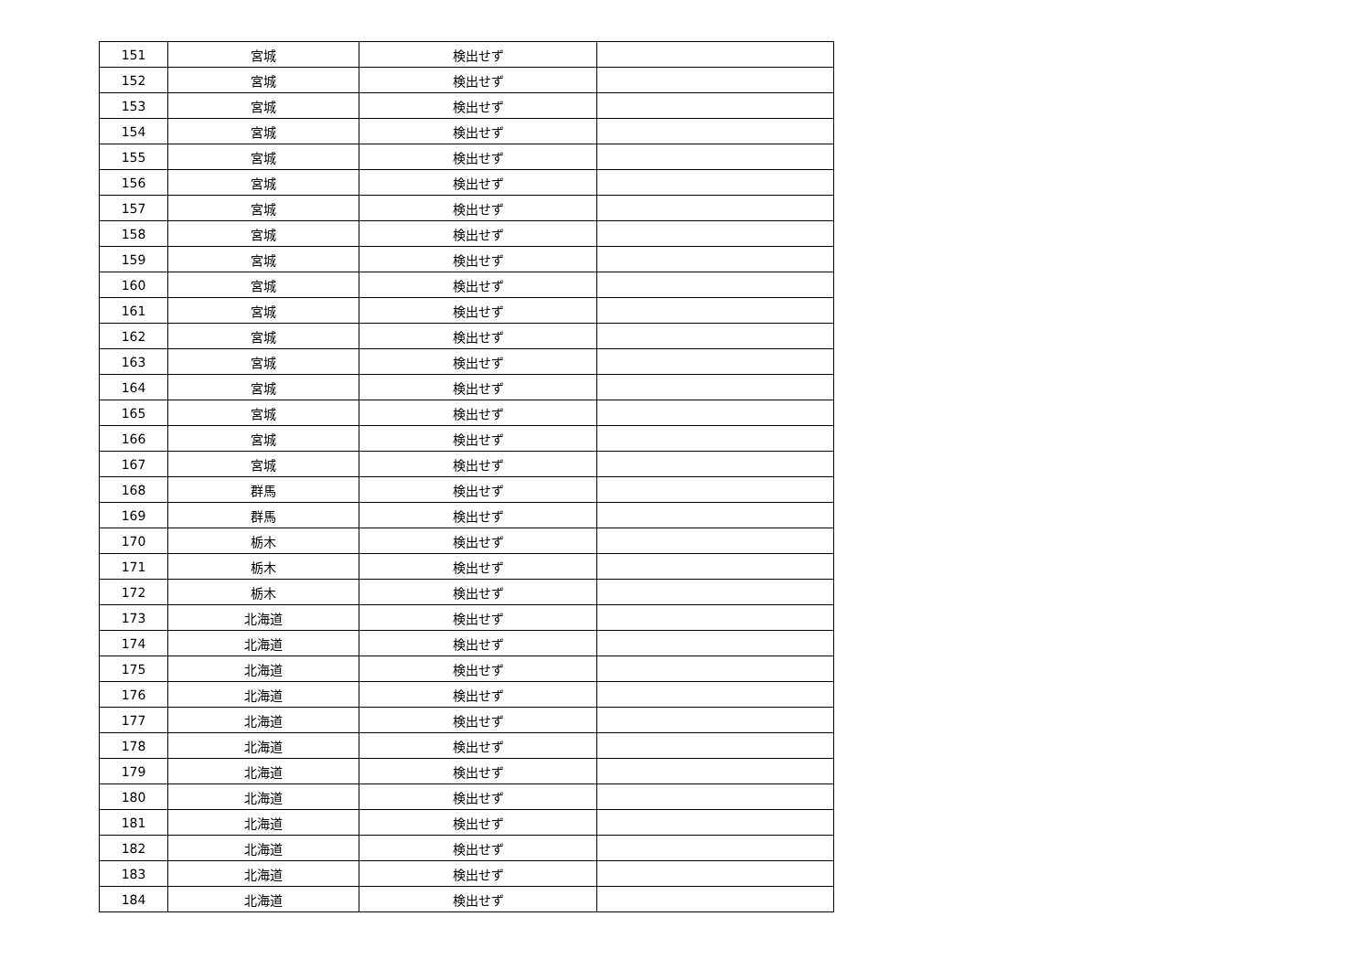| 151 | 宮城 | 検出せず | |
| 152 | 宮城 | 検出せず | |
| 153 | 宮城 | 検出せず | |
| 154 | 宮城 | 検出せず | |
| 155 | 宮城 | 検出せず | |
| 156 | 宮城 | 検出せず | |
| 157 | 宮城 | 検出せず | |
| 158 | 宮城 | 検出せず | |
| 159 | 宮城 | 検出せず | |
| 160 | 宮城 | 検出せず | |
| 161 | 宮城 | 検出せず | |
| 162 | 宮城 | 検出せず | |
| 163 | 宮城 | 検出せず | |
| 164 | 宮城 | 検出せず | |
| 165 | 宮城 | 検出せず | |
| 166 | 宮城 | 検出せず | |
| 167 | 宮城 | 検出せず | |
| 168 | 群馬 | 検出せず | |
| 169 | 群馬 | 検出せず | |
| 170 | 栃木 | 検出せず | |
| 171 | 栃木 | 検出せず | |
| 172 | 栃木 | 検出せず | |
| 173 | 北海道 | 検出せず | |
| 174 | 北海道 | 検出せず | |
| 175 | 北海道 | 検出せず | |
| 176 | 北海道 | 検出せず | |
| 177 | 北海道 | 検出せず | |
| 178 | 北海道 | 検出せず | |
| 179 | 北海道 | 検出せず | |
| 180 | 北海道 | 検出せず | |
| 181 | 北海道 | 検出せず | |
| 182 | 北海道 | 検出せず | |
| 183 | 北海道 | 検出せず | |
| 184 | 北海道 | 検出せず | |